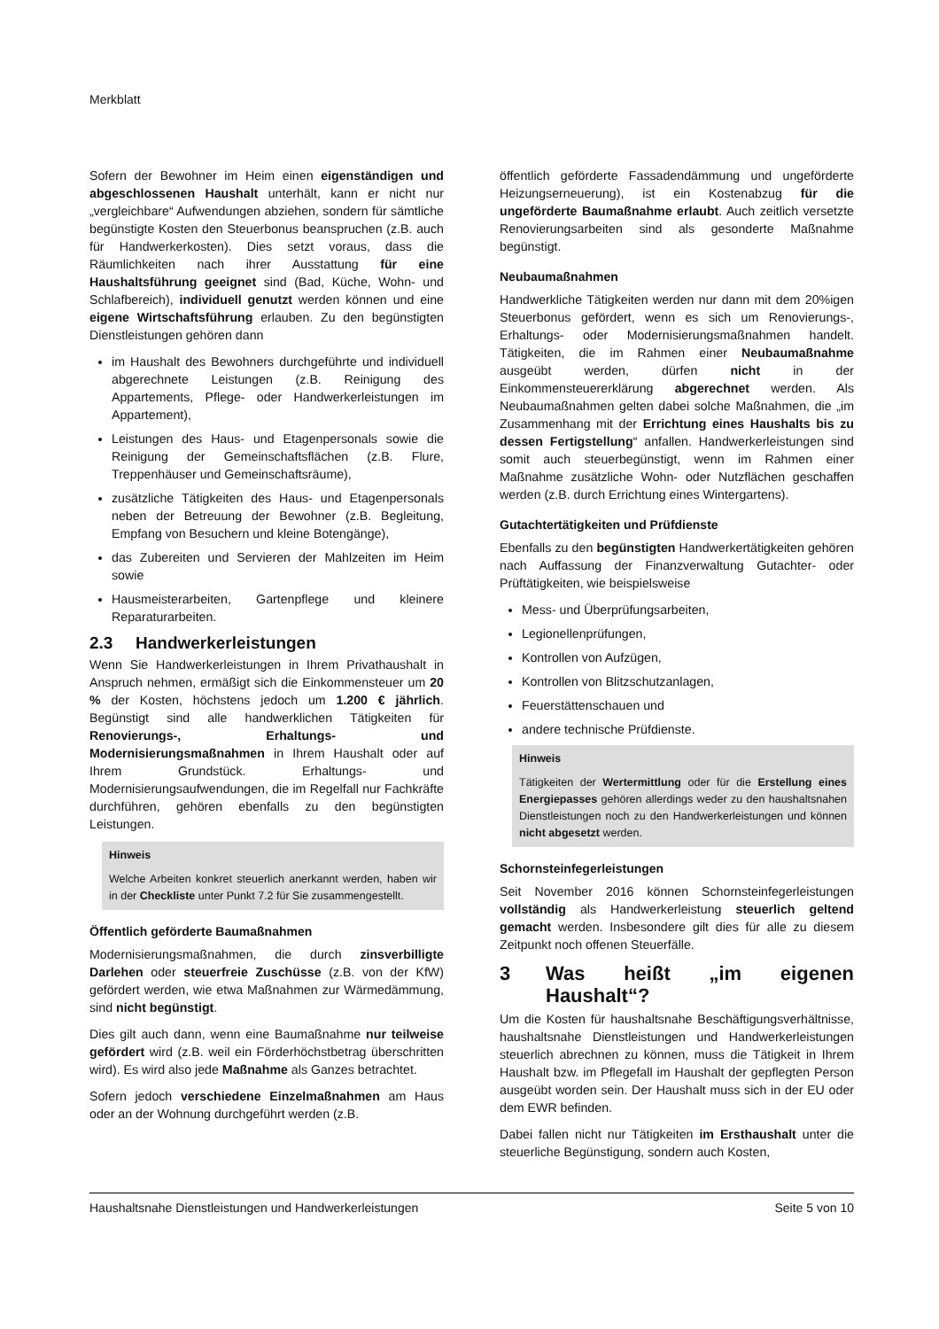Merkblatt
Sofern der Bewohner im Heim einen eigenständigen und abgeschlossenen Haushalt unterhält, kann er nicht nur „vergleichbare“ Aufwendungen abziehen, sondern für sämtliche begünstigte Kosten den Steuerbonus beanspruchen (z.B. auch für Handwerkerkosten). Dies setzt voraus, dass die Räumlichkeiten nach ihrer Ausstattung für eine Haushaltsführung geeignet sind (Bad, Küche, Wohn- und Schlafbereich), individuell genutzt werden können und eine eigene Wirtschaftsführung erlauben. Zu den begünstigten Dienstleistungen gehören dann
im Haushalt des Bewohners durchgeführte und individuell abgerechnete Leistungen (z.B. Reinigung des Appartements, Pflege- oder Handwerkerleistungen im Appartement),
Leistungen des Haus- und Etagenpersonals sowie die Reinigung der Gemeinschaftsflächen (z.B. Flure, Treppenhäuser und Gemeinschaftsräume),
zusätzliche Tätigkeiten des Haus- und Etagenpersonals neben der Betreuung der Bewohner (z.B. Begleitung, Empfang von Besuchern und kleine Botengänge),
das Zubereiten und Servieren der Mahlzeiten im Heim sowie
Hausmeisterarbeiten, Gartenpflege und kleinere Reparaturarbeiten.
2.3 Handwerkerleistungen
Wenn Sie Handwerkerleistungen in Ihrem Privathaushalt in Anspruch nehmen, ermäßigt sich die Einkommensteuer um 20 % der Kosten, höchstens jedoch um 1.200 € jährlich. Begünstigt sind alle handwerklichen Tätigkeiten für Renovierungs-, Erhaltungs- und Modernisierungsmaßnahmen in Ihrem Haushalt oder auf Ihrem Grundstück. Erhaltungs- und Modernisierungsaufwendungen, die im Regelfall nur Fachkräfte durchführen, gehören ebenfalls zu den begünstigten Leistungen.
Hinweis
Welche Arbeiten konkret steuerlich anerkannt werden, haben wir in der Checkliste unter Punkt 7.2 für Sie zusammengestellt.
Öffentlich geförderte Baumaßnahmen
Modernisierungsmaßnahmen, die durch zinsverbilligte Darlehen oder steuerfreie Zuschüsse (z.B. von der KfW) gefördert werden, wie etwa Maßnahmen zur Wärmedämmung, sind nicht begünstigt.
Dies gilt auch dann, wenn eine Baumaßnahme nur teilweise gefördert wird (z.B. weil ein Förderhöchstbetrag überschritten wird). Es wird also jede Maßnahme als Ganzes betrachtet.
Sofern jedoch verschiedene Einzelmaßnahmen am Haus oder an der Wohnung durchgeführt werden (z.B.
öffentlich geförderte Fassadendämmung und ungeförderte Heizungserneuerung), ist ein Kostenabzug für die ungeförderte Baumaßnahme erlaubt. Auch zeitlich versetzte Renovierungsarbeiten sind als gesonderte Maßnahme begünstigt.
Neubaumaßnahmen
Handwerkliche Tätigkeiten werden nur dann mit dem 20%igen Steuerbonus gefördert, wenn es sich um Renovierungs-, Erhaltungs- oder Modernisierungsmaßnahmen handelt. Tätigkeiten, die im Rahmen einer Neubaumaßnahme ausgeübt werden, dürfen nicht in der Einkommensteuererklärung abgerechnet werden. Als Neubaumaßnahmen gelten dabei solche Maßnahmen, die „im Zusammenhang mit der Errichtung eines Haushalts bis zu dessen Fertigstellung“ anfallen. Handwerkerleistungen sind somit auch steuerbegünstigt, wenn im Rahmen einer Maßnahme zusätzliche Wohn- oder Nutzflächen geschaffen werden (z.B. durch Errichtung eines Wintergartens).
Gutachtertätigkeiten und Prüfdienste
Ebenfalls zu den begünstigten Handwerkertätigkeiten gehören nach Auffassung der Finanzverwaltung Gutachter- oder Prüftätigkeiten, wie beispielsweise
Mess- und Überprüfungsarbeiten,
Legionellenprüfungen,
Kontrollen von Aufzügen,
Kontrollen von Blitzschutzanlagen,
Feuerstättenschauen und
andere technische Prüfdienste.
Hinweis
Tätigkeiten der Wertermittlung oder für die Erstellung eines Energiepasses gehören allerdings weder zu den haushaltsnahen Dienstleistungen noch zu den Handwerkerleistungen und können nicht abgesetzt werden.
Schornsteinfegerleistungen
Seit November 2016 können Schornsteinfegerleistungen vollständig als Handwerkerleistung steuerlich geltend gemacht werden. Insbesondere gilt dies für alle zu diesem Zeitpunkt noch offenen Steuerfälle.
3 Was heißt „im eigenen Haushalt“?
Um die Kosten für haushaltsnahe Beschäftigungsverhältnisse, haushaltsnahe Dienstleistungen und Handwerkerleistungen steuerlich abrechnen zu können, muss die Tätigkeit in Ihrem Haushalt bzw. im Pflegefall im Haushalt der gepflegten Person ausgeübt worden sein. Der Haushalt muss sich in der EU oder dem EWR befinden.
Dabei fallen nicht nur Tätigkeiten im Ersthaushalt unter die steuerliche Begünstigung, sondern auch Kosten,
Haushaltsnahe Dienstleistungen und Handwerkerleistungen Seite 5 von 10